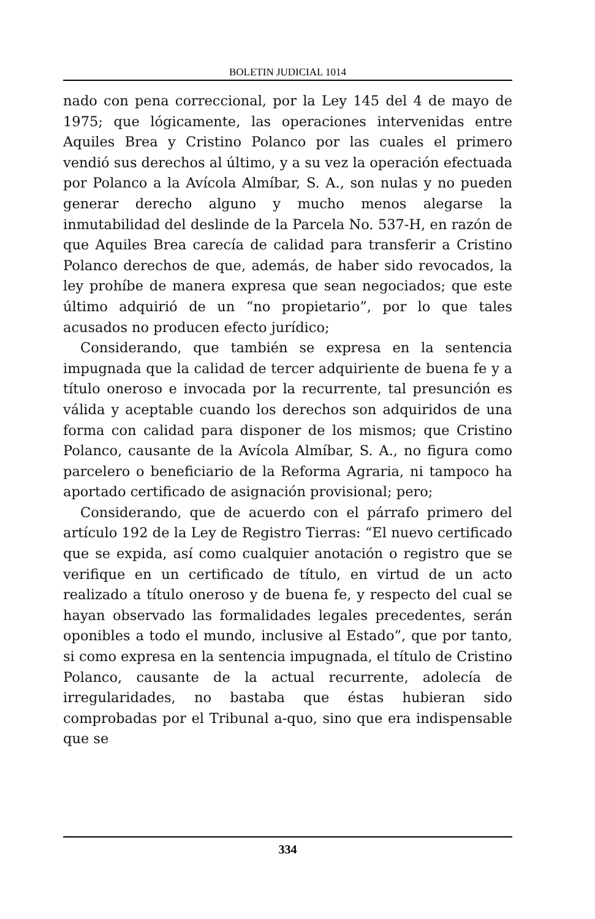BOLETIN JUDICIAL 1014
nado con pena correccional, por la Ley 145 del 4 de mayo de 1975; que lógicamente, las operaciones intervenidas entre Aquiles Brea y Cristino Polanco por las cuales el primero vendió sus derechos al último, y a su vez la operación efectuada por Polanco a la Avícola Almíbar, S. A., son nulas y no pueden generar derecho alguno y mucho menos alegarse la inmutabilidad del deslinde de la Parcela No. 537-H, en razón de que Aquiles Brea carecía de calidad para transferir a Cristino Polanco derechos de que, además, de haber sido revocados, la ley prohíbe de manera expresa que sean negociados; que este último adquirió de un “no propietario”, por lo que tales acusados no producen efecto jurídico;
Considerando, que también se expresa en la sentencia impugnada que la calidad de tercer adquiriente de buena fe y a título oneroso e invocada por la recurrente, tal presunción es válida y aceptable cuando los derechos son adquiridos de una forma con calidad para disponer de los mismos; que Cristino Polanco, causante de la Avícola Almíbar, S. A., no figura como parcelero o beneficiario de la Reforma Agraria, ni tampoco ha aportado certificado de asignación provisional; pero;
Considerando, que de acuerdo con el párrafo primero del artículo 192 de la Ley de Registro Tierras: “El nuevo certificado que se expida, así como cualquier anotación o registro que se verifique en un certificado de título, en virtud de un acto realizado a título oneroso y de buena fe, y respecto del cual se hayan observado las formalidades legales precedentes, serán oponibles a todo el mundo, inclusive al Estado”, que por tanto, si como expresa en la sentencia impugnada, el título de Cristino Polanco, causante de la actual recurrente, adolecía de irregularidades, no bastaba que éstas hubieran sido comprobadas por el Tribunal a-quo, sino que era indispensable que se
334